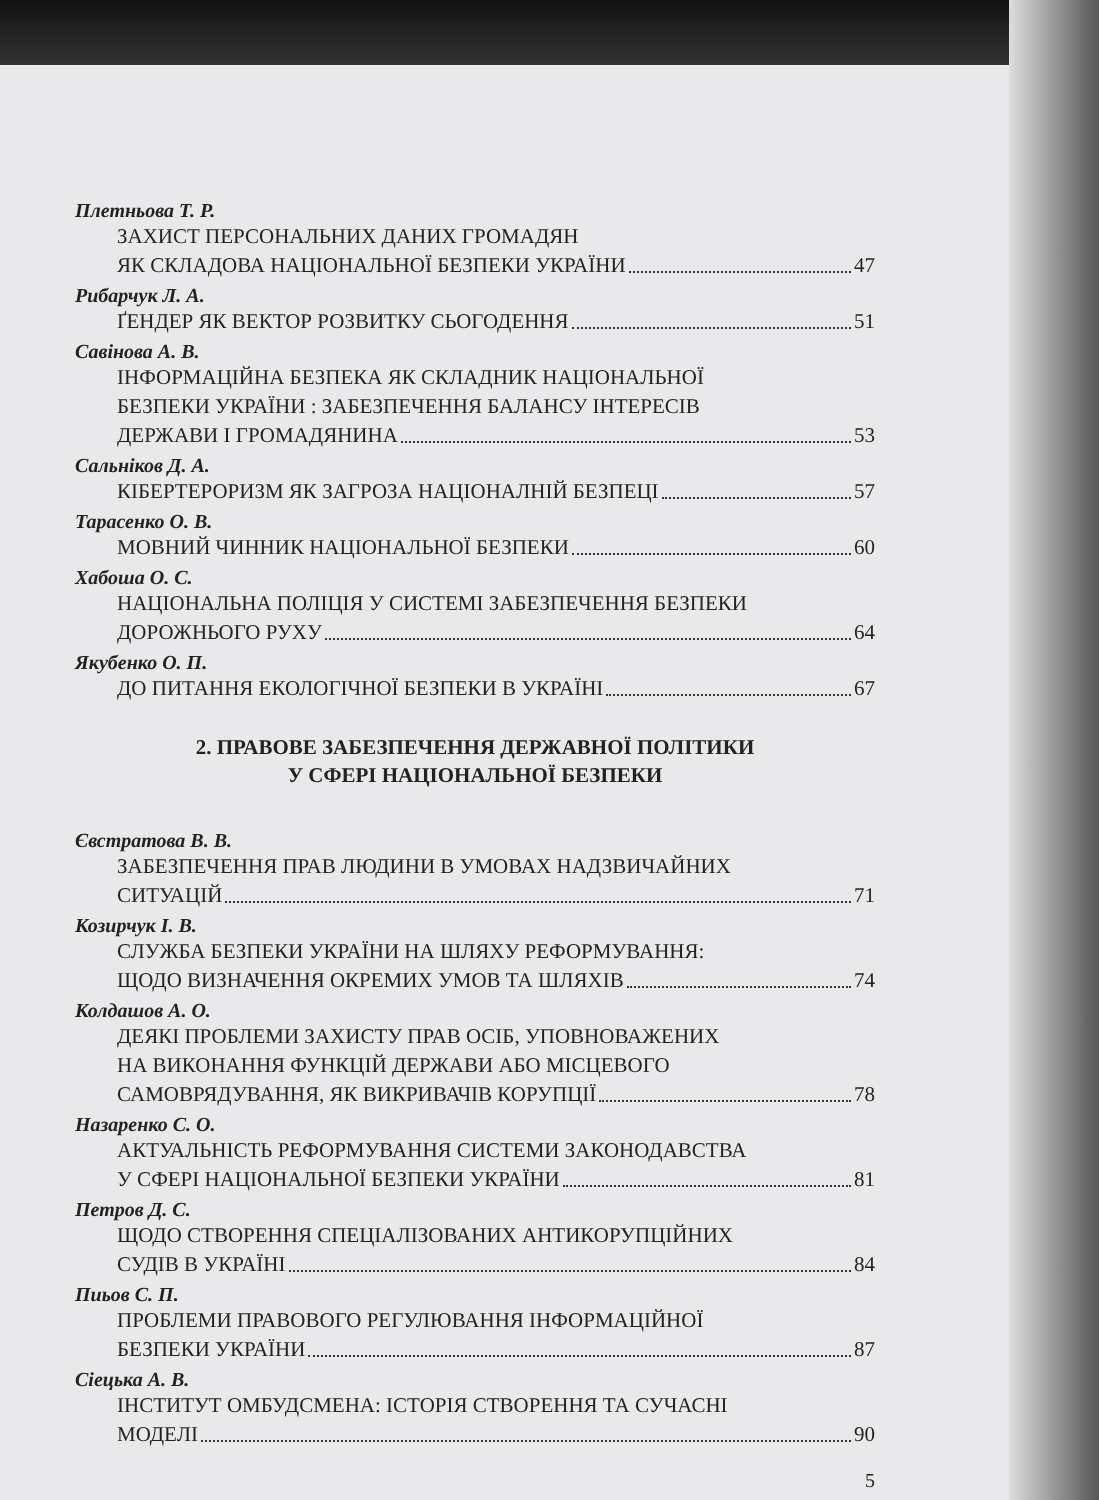Плетньова Т. Р.
ЗАХИСТ ПЕРСОНАЛЬНИХ ДАНИХ ГРОМАДЯН
ЯК СКЛАДОВА НАЦІОНАЛЬНОЇ БЕЗПЕКИ УКРАЇНИ 47
Рибарчук Л. А.
ҐЕНДЕР ЯК ВЕКТОР РОЗВИТКУ СЬОГОДЕННЯ 51
Савінова А. В.
ІНФОРМАЦІЙНА БЕЗПЕКА ЯК СКЛАДНИК НАЦІОНАЛЬНОЇ
БЕЗПЕКИ УКРАЇНИ : ЗАБЕЗПЕЧЕННЯ БАЛАНСУ ІНТЕРЕСІВ
ДЕРЖАВИ І ГРОМАДЯНИНА 53
Сальніков Д. А.
КІБЕРТЕРОРИЗМ ЯК ЗАГРОЗА НАЦІОНАЛНІЙ БЕЗПЕЦІ 57
Тарасенко О. В.
МОВНИЙ ЧИННИК НАЦІОНАЛЬНОЇ БЕЗПЕКИ 60
Хабоша О. С.
НАЦІОНАЛЬНА ПОЛІЦІЯ У СИСТЕМІ ЗАБЕЗПЕЧЕННЯ БЕЗПЕКИ
ДОРОЖНЬОГО РУХУ 64
Якубенко О. П.
ДО ПИТАННЯ ЕКОЛОГІЧНОЇ БЕЗПЕКИ В УКРАЇНІ 67
2. ПРАВОВЕ ЗАБЕЗПЕЧЕННЯ ДЕРЖАВНОЇ ПОЛІТИКИ
У СФЕРІ НАЦІОНАЛЬНОЇ БЕЗПЕКИ
Євстратова В. В.
ЗАБЕЗПЕЧЕННЯ ПРАВ ЛЮДИНИ В УМОВАХ НАДЗВИЧАЙНИХ
СИТУАЦІЙ 71
Козирчук І. В.
СЛУЖБА БЕЗПЕКИ УКРАЇНИ НА ШЛЯХУ РЕФОРМУВАННЯ:
ЩОДО ВИЗНАЧЕННЯ ОКРЕМИХ УМОВ ТА ШЛЯХІВ 74
Колдашов А. О.
ДЕЯКІ ПРОБЛЕМИ ЗАХИСТУ ПРАВ ОСІБ, УПОВНОВАЖЕНИХ
НА ВИКОНАННЯ ФУНКЦІЙ ДЕРЖАВИ АБО МІСЦЕВОГО
САМОВРЯДУВАННЯ, ЯК ВИКРИВАЧІВ КОРУПЦІЇ 78
Назаренко С. О.
АКТУАЛЬНІСТЬ РЕФОРМУВАННЯ СИСТЕМИ ЗАКОНОДАВСТВА
У СФЕРІ НАЦІОНАЛЬНОЇ БЕЗПЕКИ УКРАЇНИ 81
Петров Д. С.
ЩОДО СТВОРЕННЯ СПЕЦІАЛІЗОВАНИХ АНТИКОРУПЦІЙНИХ
СУДІВ В УКРАЇНІ 84
Пиьов С. П.
ПРОБЛЕМИ ПРАВОВОГО РЕГУЛЮВАННЯ ІНФОРМАЦІЙНОЇ
БЕЗПЕКИ УКРАЇНИ 87
Сіецька А. В.
ІНСТИТУТ ОМБУДСМЕНА: ІСТОРІЯ СТВОРЕННЯ ТА СУЧАСНІ
МОДЕЛІ 90
5